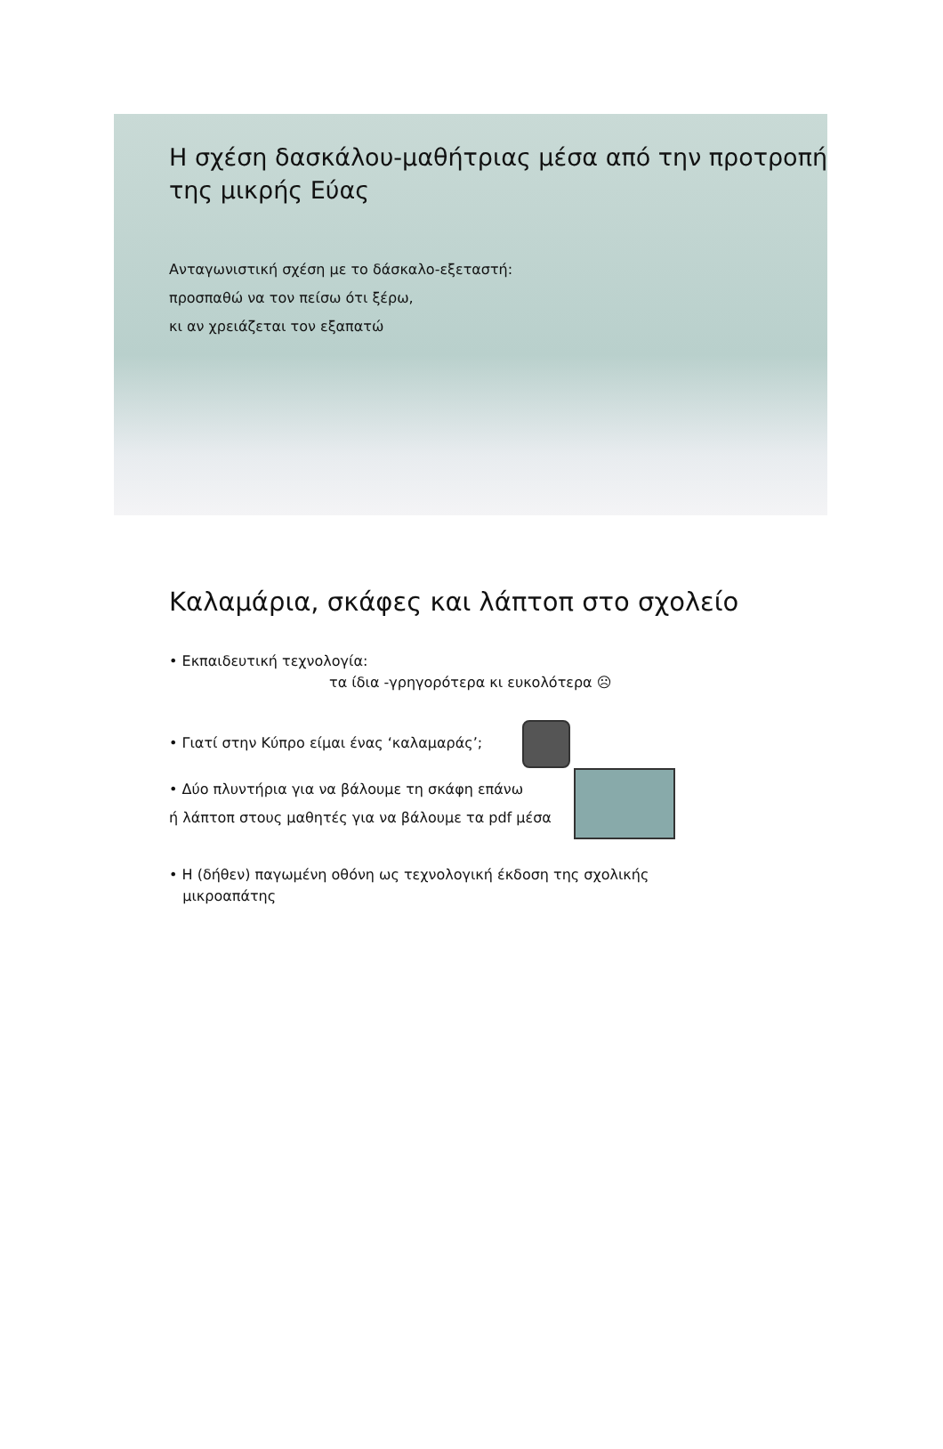Η σχέση δασκάλου-μαθήτριας μέσα από την προτροπή της μικρής Εύας
Ανταγωνιστική σχέση με το δάσκαλο-εξεταστή:
προσπαθώ να τον πείσω ότι ξέρω,
κι αν χρειάζεται τον εξαπατώ
Καλαμάρια, σκάφες και λάπτοπ στο σχολείο
• Εκπαιδευτική τεχνολογία:
τα ίδια -γρηγορότερα κι ευκολότερα ☹
• Γιατί στην Κύπρο είμαι ένας ‘καλαμαράς’;
• Δύο πλυντήρια για να βάλουμε τη σκάφη επάνω
ή λάπτοπ στους μαθητές για να βάλουμε τα pdf μέσα
• Η (δήθεν) παγωμένη οθόνη ως τεχνολογική έκδοση της σχολικής
μικροαπάτης